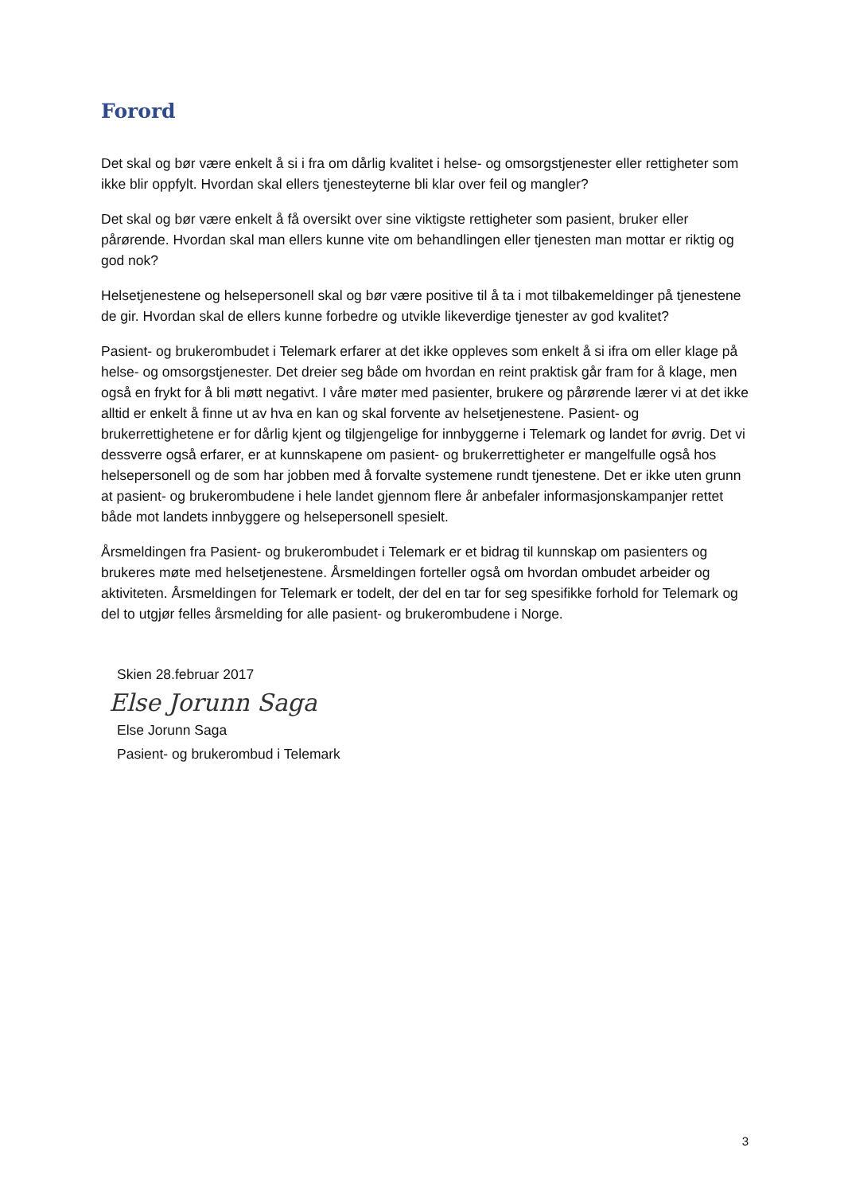Forord
Det skal og bør være enkelt å si i fra om dårlig kvalitet i helse- og omsorgstjenester eller rettigheter som ikke blir oppfylt. Hvordan skal ellers tjenesteyterne bli klar over feil og mangler?
Det skal og bør være enkelt å få oversikt over sine viktigste rettigheter som pasient, bruker eller pårørende. Hvordan skal man ellers kunne vite om behandlingen eller tjenesten man mottar er riktig og god nok?
Helsetjenestene og helsepersonell skal og bør være positive til å ta i mot tilbakemeldinger på tjenestene de gir. Hvordan skal de ellers kunne forbedre og utvikle likeverdige tjenester av god kvalitet?
Pasient- og brukerombudet i Telemark erfarer at det ikke oppleves som enkelt å si ifra om eller klage på helse- og omsorgstjenester. Det dreier seg både om hvordan en reint praktisk går fram for å klage, men også en frykt for å bli møtt negativt. I våre møter med pasienter, brukere og pårørende lærer vi at det ikke alltid er enkelt å finne ut av hva en kan og skal forvente av helsetjenestene. Pasient- og brukerrettighetene er for dårlig kjent og tilgjengelige for innbyggerne i Telemark og landet for øvrig. Det vi dessverre også erfarer, er at kunnskapene om pasient- og brukerrettigheter er mangelfulle også hos helsepersonell og de som har jobben med å forvalte systemene rundt tjenestene. Det er ikke uten grunn at pasient- og brukerombudene i hele landet gjennom flere år anbefaler informasjonskampanjer rettet både mot landets innbyggere og helsepersonell spesielt.
Årsmeldingen fra Pasient- og brukerombudet i Telemark er et bidrag til kunnskap om pasienters og brukeres møte med helsetjenestene. Årsmeldingen forteller også om hvordan ombudet arbeider og aktiviteten. Årsmeldingen for Telemark er todelt, der del en tar for seg spesifikke forhold for Telemark og del to utgjør felles årsmelding for alle pasient- og brukerombudene i Norge.
Skien 28.februar 2017
Else Jorunn Saga
Else Jorunn Saga
Pasient- og brukerombud i Telemark
3